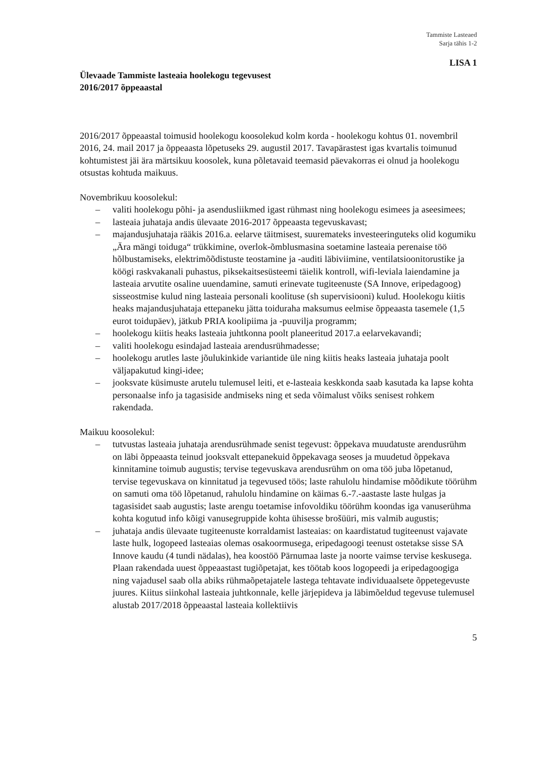Tammiste Lasteaed
Sarja tähis 1-2
LISA 1
Ülevaade Tammiste lasteaia hoolekogu tegevusest
2016/2017 õppeaastal
2016/2017 õppeaastal toimusid hoolekogu koosolekud kolm korda - hoolekogu kohtus 01. novembril 2016, 24. mail 2017 ja õppeaasta lõpetuseks 29. augustil 2017. Tavapärastest igas kvartalis toimunud kohtumistest jäi ära märtsikuu koosolek, kuna põletavaid teemasid päevakorras ei olnud ja hoolekogu otsustas kohtuda maikuus.
Novembrikuu koosolekul:
– valiti hoolekogu põhi- ja asendusliikmed igast rühmast ning hoolekogu esimees ja aseesimees;
– lasteaia juhataja andis ülevaate 2016-2017 õppeaasta tegevuskavast;
– majandusjuhataja rääkis 2016.a. eelarve täitmisest, suuremateks investeeringuteks olid kogumiku „Ära mängi toiduga“ trükkimine, overlok-õmblusmasina soetamine lasteaia perenaise töö hõlbustamiseks, elektrimõõdistuste teostamine ja -auditi läbiviimine, ventilatsioonitorustike ja köögi raskvakanali puhastus, piksekaitsesüsteemi täielik kontroll, wifi-leviala laiendamine ja lasteaia arvutite osaline uuendamine, samuti erinevate tugiteenuste (SA Innove, eripedagoog) sisseostmise kulud ning lasteaia personali koolituse (sh supervisiooni) kulud. Hoolekogu kiitis heaks majandusjuhataja ettepaneku jätta toiduraha maksumus eelmise õppeaasta tasemele (1,5 eurot toidupäev), jätkub PRIA koolipiima ja -puuvilja programm;
– hoolekogu kiitis heaks lasteaia juhtkonna poolt planeeritud 2017.a eelarvekavandi;
– valiti hoolekogu esindajad lasteaia arendusrühmadesse;
– hoolekogu arutles laste jõulukinkide variantide üle ning kiitis heaks lasteaia juhataja poolt väljapakutud kingi-idee;
– jooksvate küsimuste arutelu tulemusel leiti, et e-lasteaia keskkonda saab kasutada ka lapse kohta personaalse info ja tagasiside andmiseks ning et seda võimalust võiks senisest rohkem rakendada.
Maikuu koosolekul:
– tutvustas lasteaia juhataja arendusrühmade senist tegevust: õppekava muudatuste arendusrühm on läbi õppeaasta teinud jooksvalt ettepanekuid õppekavaga seoses ja muudetud õppekava kinnitamine toimub augustis; tervise tegevuskava arendusrühm on oma töö juba lõpetanud, tervise tegevuskava on kinnitatud ja tegevused töös; laste rahulolu hindamise mõõdikute töörühm on samuti oma töö lõpetanud, rahulolu hindamine on käimas 6.-7.-aastaste laste hulgas ja tagasisidet saab augustis; laste arengu toetamise infovoldiku töörühm koondas iga vanuserühma kohta kogutud info kõigi vanusegruppide kohta ühisesse brošüüri, mis valmib augustis;
– juhataja andis ülevaate tugiteenuste korraldamist lasteaias: on kaardistatud tugiteenust vajavate laste hulk, logopeed lasteaias olemas osakoormusega, eripedagoogi teenust ostetakse sisse SA Innove kaudu (4 tundi nädalas), hea koostöö Pärnumaa laste ja noorte vaimse tervise keskusega. Plaan rakendada uuest õppeaastast tugiõpetajat, kes töötab koos logopeedi ja eripedagoogiga ning vajadusel saab olla abiks rühmaõpetajatele lastega tehtavate individuaalsete õppetegevuste juures. Kiitus siinkohal lasteaia juhtkonnale, kelle järjepideva ja läbimõeldud tegevuse tulemusel alustab 2017/2018 õppeaastal lasteaia kollektiivis
5